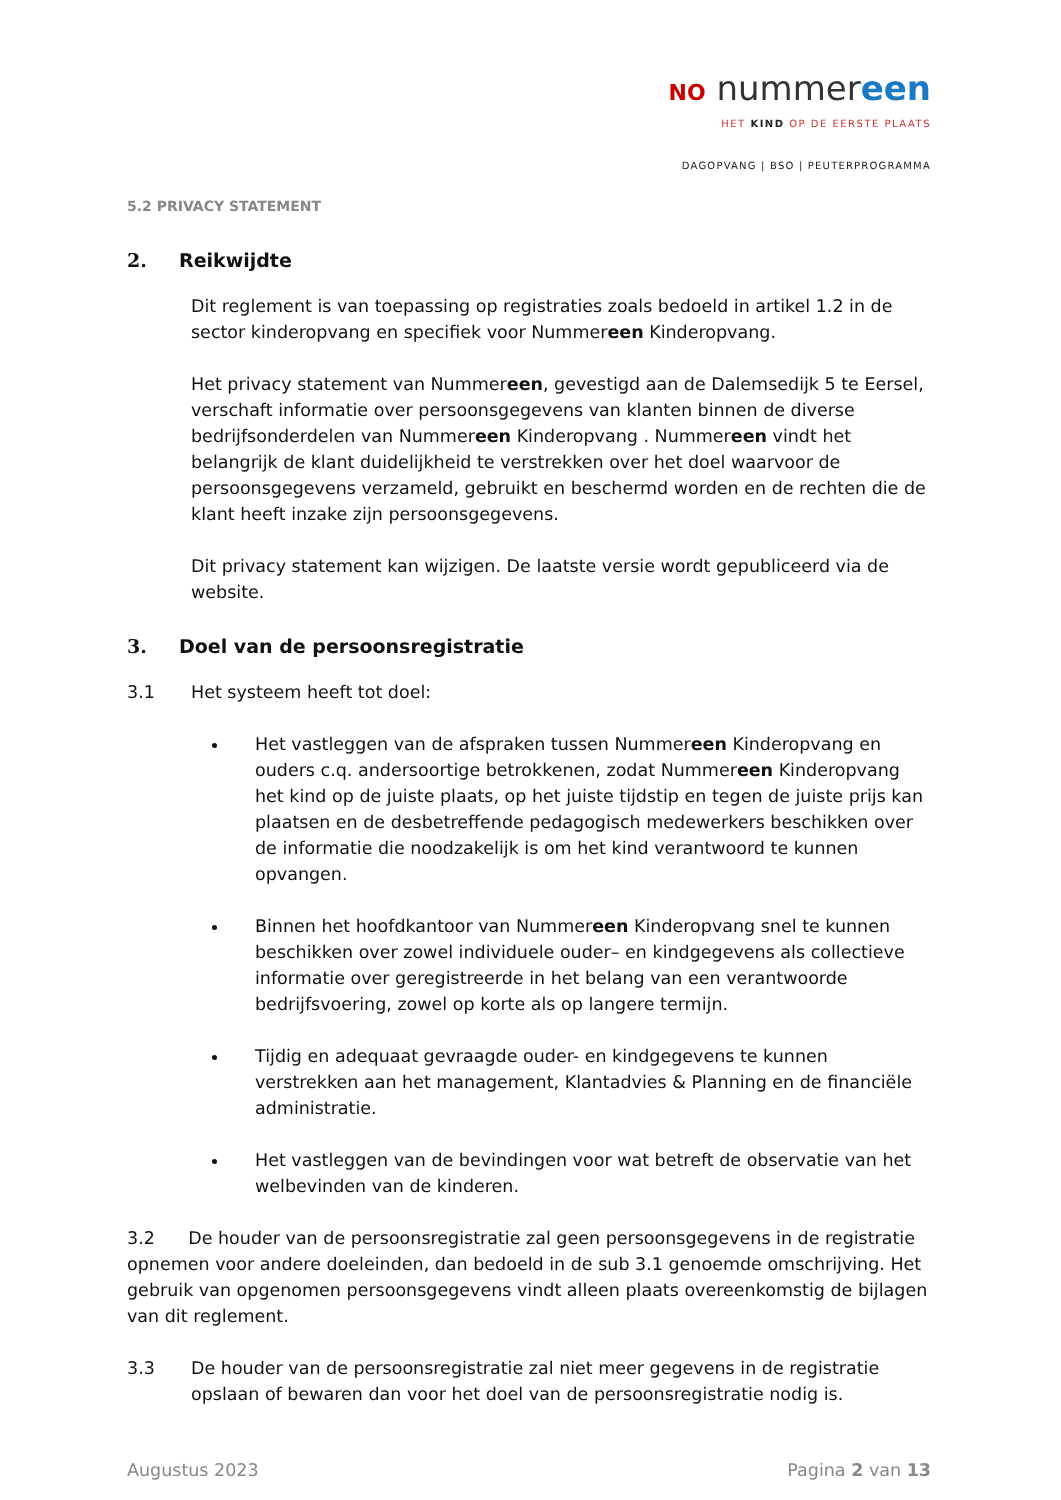NO nummereen
HET KIND OP DE EERSTE PLAATS
DAGOPVANG | BSO | PEUTERPROGRAMMA
5.2 PRIVACY STATEMENT
2. Reikwijdte
Dit reglement is van toepassing op registraties zoals bedoeld in artikel 1.2 in de sector kinderopvang en specifiek voor Nummereen Kinderopvang.
Het privacy statement van Nummereen, gevestigd aan de Dalemsedijk 5 te Eersel, verschaft informatie over persoonsgegevens van klanten binnen de diverse bedrijfsonderdelen van Nummereen Kinderopvang . Nummereen vindt het belangrijk de klant duidelijkheid te verstrekken over het doel waarvoor de persoonsgegevens verzameld, gebruikt en beschermd worden en de rechten die de klant heeft inzake zijn persoonsgegevens.
Dit privacy statement kan wijzigen. De laatste versie wordt gepubliceerd via de website.
3. Doel van de persoonsregistratie
3.1 Het systeem heeft tot doel:
Het vastleggen van de afspraken tussen Nummereen Kinderopvang en ouders c.q. andersoortige betrokkenen, zodat Nummereen Kinderopvang het kind op de juiste plaats, op het juiste tijdstip en tegen de juiste prijs kan plaatsen en de desbetreffende pedagogisch medewerkers beschikken over de informatie die noodzakelijk is om het kind verantwoord te kunnen opvangen.
Binnen het hoofdkantoor van Nummereen Kinderopvang snel te kunnen beschikken over zowel individuele ouder– en kindgegevens als collectieve informatie over geregistreerde in het belang van een verantwoorde bedrijfsvoering, zowel op korte als op langere termijn.
Tijdig en adequaat gevraagde ouder- en kindgegevens te kunnen verstrekken aan het management, Klantadvies & Planning en de financiële administratie.
Het vastleggen van de bevindingen voor wat betreft de observatie van het welbevinden van de kinderen.
3.2 De houder van de persoonsregistratie zal geen persoonsgegevens in de registratie opnemen voor andere doeleinden, dan bedoeld in de sub 3.1 genoemde omschrijving. Het gebruik van opgenomen persoonsgegevens vindt alleen plaats overeenkomstig de bijlagen van dit reglement.
3.3 De houder van de persoonsregistratie zal niet meer gegevens in de registratie opslaan of bewaren dan voor het doel van de persoonsregistratie nodig is.
Augustus 2023 Pagina 2 van 13